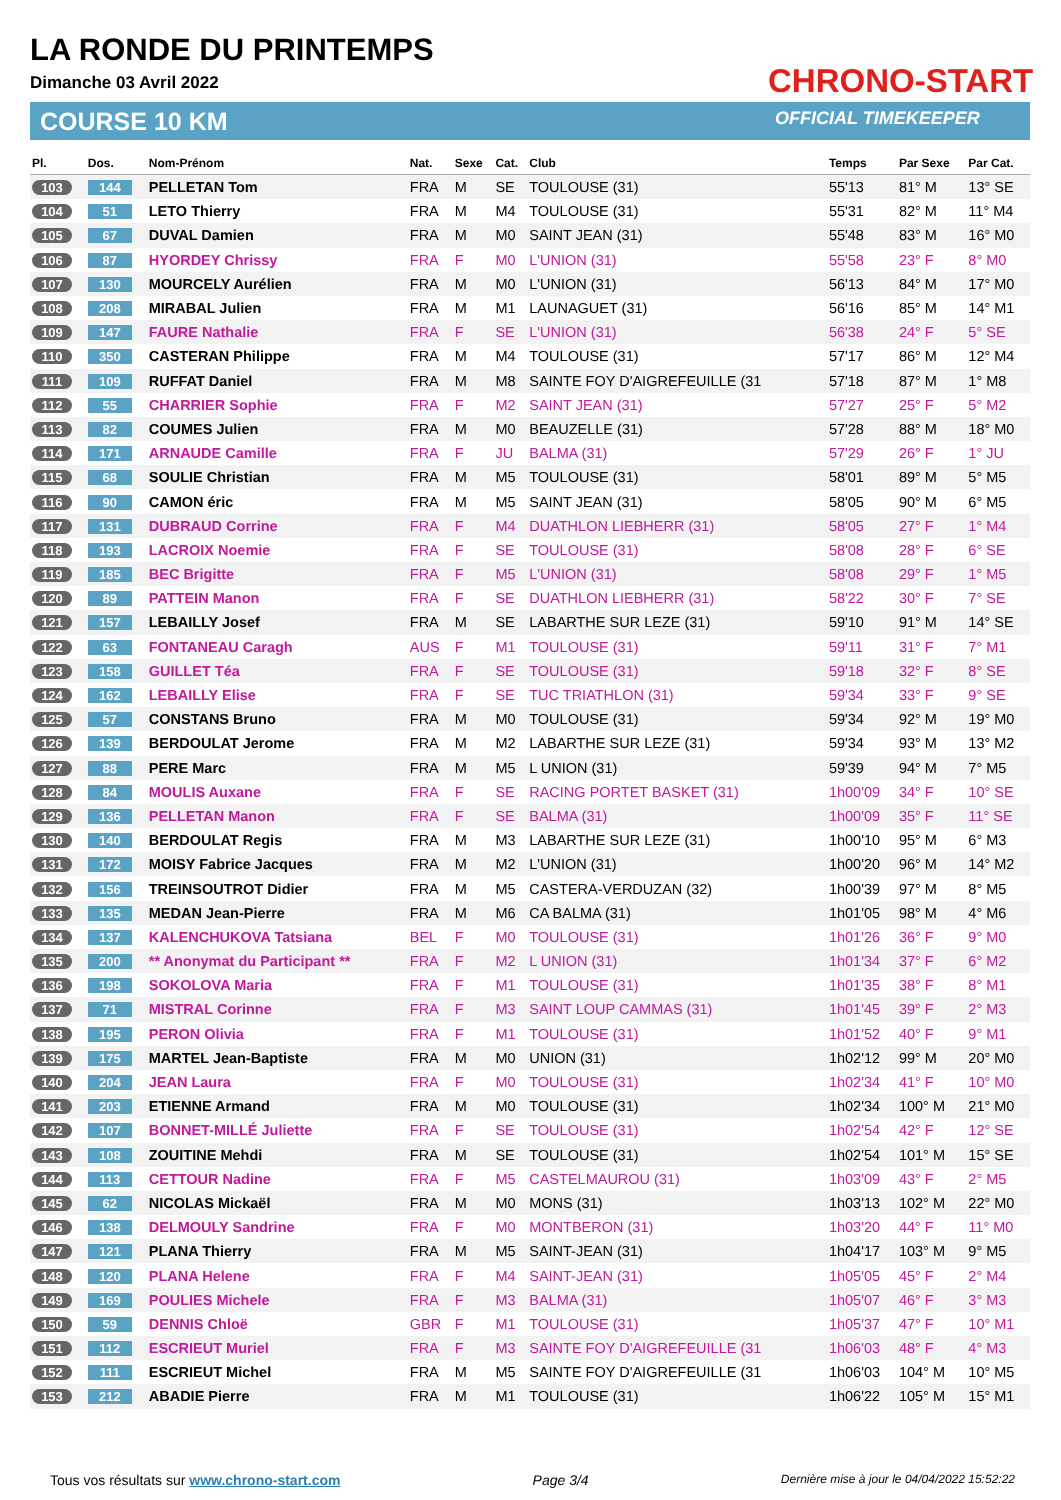LA RONDE DU PRINTEMPS
Dimanche 03 Avril 2022
COURSE 10 KM
CHRONO-START
OFFICIAL TIMEKEEPER
| Pl. | Dos. | Nom-Prénom | Nat. | Sexe | Cat. | Club | Temps | Par Sexe | Par Cat. |
| --- | --- | --- | --- | --- | --- | --- | --- | --- | --- |
| 103 | 144 | PELLETAN Tom | FRA | M | SE | TOULOUSE (31) | 55'13 | 81° M | 13° SE |
| 104 | 51 | LETO Thierry | FRA | M | M4 | TOULOUSE (31) | 55'31 | 82° M | 11° M4 |
| 105 | 67 | DUVAL Damien | FRA | M | M0 | SAINT JEAN (31) | 55'48 | 83° M | 16° M0 |
| 106 | 87 | HYORDEY Chrissy | FRA | F | M0 | L'UNION (31) | 55'58 | 23° F | 8° M0 |
| 107 | 130 | MOURCELY Aurélien | FRA | M | M0 | L'UNION (31) | 56'13 | 84° M | 17° M0 |
| 108 | 208 | MIRABAL Julien | FRA | M | M1 | LAUNAGUET (31) | 56'16 | 85° M | 14° M1 |
| 109 | 147 | FAURE Nathalie | FRA | F | SE | L'UNION (31) | 56'38 | 24° F | 5° SE |
| 110 | 350 | CASTERAN Philippe | FRA | M | M4 | TOULOUSE (31) | 57'17 | 86° M | 12° M4 |
| 111 | 109 | RUFFAT Daniel | FRA | M | M8 | SAINTE FOY D'AIGREFEUILLE (31 | 57'18 | 87° M | 1° M8 |
| 112 | 55 | CHARRIER Sophie | FRA | F | M2 | SAINT JEAN (31) | 57'27 | 25° F | 5° M2 |
| 113 | 82 | COUMES Julien | FRA | M | M0 | BEAUZELLE (31) | 57'28 | 88° M | 18° M0 |
| 114 | 171 | ARNAUDE Camille | FRA | F | JU | BALMA (31) | 57'29 | 26° F | 1° JU |
| 115 | 68 | SOULIE Christian | FRA | M | M5 | TOULOUSE (31) | 58'01 | 89° M | 5° M5 |
| 116 | 90 | CAMON éric | FRA | M | M5 | SAINT JEAN (31) | 58'05 | 90° M | 6° M5 |
| 117 | 131 | DUBRAUD Corrine | FRA | F | M4 | DUATHLON LIEBHERR (31) | 58'05 | 27° F | 1° M4 |
| 118 | 193 | LACROIX Noemie | FRA | F | SE | TOULOUSE (31) | 58'08 | 28° F | 6° SE |
| 119 | 185 | BEC Brigitte | FRA | F | M5 | L'UNION (31) | 58'08 | 29° F | 1° M5 |
| 120 | 89 | PATTEIN Manon | FRA | F | SE | DUATHLON LIEBHERR (31) | 58'22 | 30° F | 7° SE |
| 121 | 157 | LEBAILLY Josef | FRA | M | SE | LABARTHE SUR LEZE (31) | 59'10 | 91° M | 14° SE |
| 122 | 63 | FONTANEAU Caragh | AUS | F | M1 | TOULOUSE (31) | 59'11 | 31° F | 7° M1 |
| 123 | 158 | GUILLET Téa | FRA | F | SE | TOULOUSE (31) | 59'18 | 32° F | 8° SE |
| 124 | 162 | LEBAILLY Elise | FRA | F | SE | TUC TRIATHLON (31) | 59'34 | 33° F | 9° SE |
| 125 | 57 | CONSTANS Bruno | FRA | M | M0 | TOULOUSE (31) | 59'34 | 92° M | 19° M0 |
| 126 | 139 | BERDOULAT Jerome | FRA | M | M2 | LABARTHE SUR LEZE (31) | 59'34 | 93° M | 13° M2 |
| 127 | 88 | PERE Marc | FRA | M | M5 | L UNION (31) | 59'39 | 94° M | 7° M5 |
| 128 | 84 | MOULIS Auxane | FRA | F | SE | RACING PORTET BASKET (31) | 1h00'09 | 34° F | 10° SE |
| 129 | 136 | PELLETAN Manon | FRA | F | SE | BALMA (31) | 1h00'09 | 35° F | 11° SE |
| 130 | 140 | BERDOULAT Regis | FRA | M | M3 | LABARTHE SUR LEZE (31) | 1h00'10 | 95° M | 6° M3 |
| 131 | 172 | MOISY Fabrice Jacques | FRA | M | M2 | L'UNION (31) | 1h00'20 | 96° M | 14° M2 |
| 132 | 156 | TREINSOUTROT Didier | FRA | M | M5 | CASTERA-VERDUZAN (32) | 1h00'39 | 97° M | 8° M5 |
| 133 | 135 | MEDAN Jean-Pierre | FRA | M | M6 | CA BALMA (31) | 1h01'05 | 98° M | 4° M6 |
| 134 | 137 | KALENCHUKOVA Tatsiana | BEL | F | M0 | TOULOUSE (31) | 1h01'26 | 36° F | 9° M0 |
| 135 | 200 | ** Anonymat du Participant ** | FRA | F | M2 | L UNION (31) | 1h01'34 | 37° F | 6° M2 |
| 136 | 198 | SOKOLOVA Maria | FRA | F | M1 | TOULOUSE (31) | 1h01'35 | 38° F | 8° M1 |
| 137 | 71 | MISTRAL Corinne | FRA | F | M3 | SAINT LOUP CAMMAS (31) | 1h01'45 | 39° F | 2° M3 |
| 138 | 195 | PERON Olivia | FRA | F | M1 | TOULOUSE (31) | 1h01'52 | 40° F | 9° M1 |
| 139 | 175 | MARTEL Jean-Baptiste | FRA | M | M0 | UNION (31) | 1h02'12 | 99° M | 20° M0 |
| 140 | 204 | JEAN Laura | FRA | F | M0 | TOULOUSE (31) | 1h02'34 | 41° F | 10° M0 |
| 141 | 203 | ETIENNE Armand | FRA | M | M0 | TOULOUSE (31) | 1h02'34 | 100° M | 21° M0 |
| 142 | 107 | BONNET-MILLÉ Juliette | FRA | F | SE | TOULOUSE (31) | 1h02'54 | 42° F | 12° SE |
| 143 | 108 | ZOUITINE Mehdi | FRA | M | SE | TOULOUSE (31) | 1h02'54 | 101° M | 15° SE |
| 144 | 113 | CETTOUR Nadine | FRA | F | M5 | CASTELMAUROU (31) | 1h03'09 | 43° F | 2° M5 |
| 145 | 62 | NICOLAS Mickaël | FRA | M | M0 | MONS (31) | 1h03'13 | 102° M | 22° M0 |
| 146 | 138 | DELMOULY Sandrine | FRA | F | M0 | MONTBERON (31) | 1h03'20 | 44° F | 11° M0 |
| 147 | 121 | PLANA Thierry | FRA | M | M5 | SAINT-JEAN (31) | 1h04'17 | 103° M | 9° M5 |
| 148 | 120 | PLANA Helene | FRA | F | M4 | SAINT-JEAN (31) | 1h05'05 | 45° F | 2° M4 |
| 149 | 169 | POULIES Michele | FRA | F | M3 | BALMA (31) | 1h05'07 | 46° F | 3° M3 |
| 150 | 59 | DENNIS Chloë | GBR | F | M1 | TOULOUSE (31) | 1h05'37 | 47° F | 10° M1 |
| 151 | 112 | ESCRIEUT Muriel | FRA | F | M3 | SAINTE FOY D'AIGREFEUILLE (31 | 1h06'03 | 48° F | 4° M3 |
| 152 | 111 | ESCRIEUT Michel | FRA | M | M5 | SAINTE FOY D'AIGREFEUILLE (31 | 1h06'03 | 104° M | 10° M5 |
| 153 | 212 | ABADIE Pierre | FRA | M | M1 | TOULOUSE (31) | 1h06'22 | 105° M | 15° M1 |
Tous vos résultats sur www.chrono-start.com Page 3/4 Dernière mise à jour le 04/04/2022 15:52:22